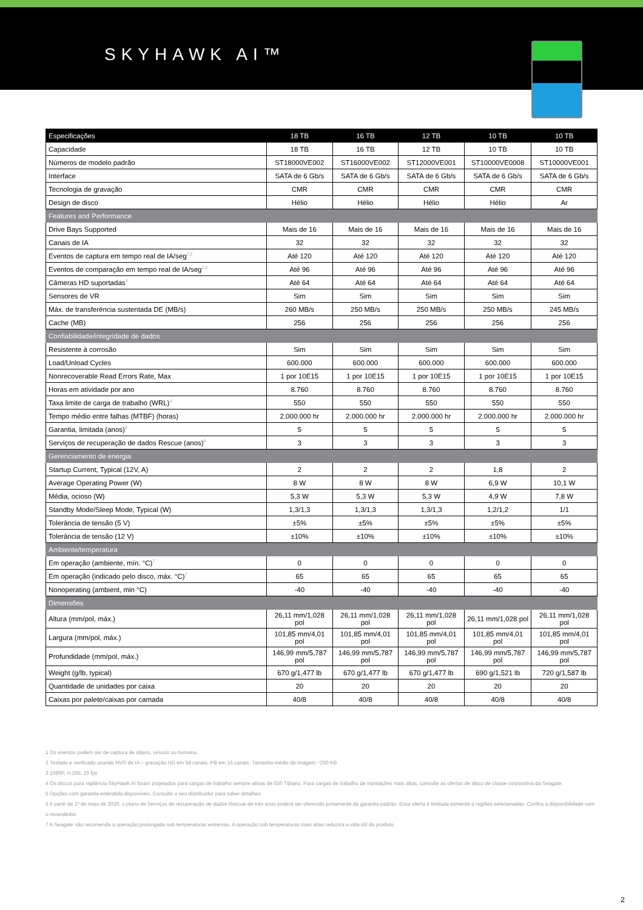SKYHAWK AI™
| Especificações | 18 TB | 16 TB | 12 TB | 10 TB | 10 TB |
| --- | --- | --- | --- | --- | --- |
| Capacidade | 18 TB | 16 TB | 12 TB | 10 TB | 10 TB |
| Números de modelo padrão | ST18000VE002 | ST16000VE002 | ST12000VE001 | ST10000VE0008 | ST10000VE001 |
| Interface | SATA de 6 Gb/s | SATA de 6 Gb/s | SATA de 6 Gb/s | SATA de 6 Gb/s | SATA de 6 Gb/s |
| Tecnologia de gravação | CMR | CMR | CMR | CMR | CMR |
| Design de disco | Hélio | Hélio | Hélio | Hélio | Ar |
| Features and Performance | | | | | |
| Drive Bays Supported | Mais de 16 | Mais de 16 | Mais de 16 | Mais de 16 | Mais de 16 |
| Canais de IA | 32 | 32 | 32 | 32 | 32 |
| Eventos de captura em tempo real de IA/seg<sup>1,2</sup> | Até 120 | Até 120 | Até 120 | Até 120 | Até 120 |
| Eventos de comparação em tempo real de IA/seg<sup>1,2</sup> | Até 96 | Até 96 | Até 96 | Até 96 | Até 96 |
| Câmeras HD suportadas<sup>3</sup> | Até 64 | Até 64 | Até 64 | Até 64 | Até 64 |
| Sensores de VR | Sim | Sim | Sim | Sim | Sim |
| Máx. de transferência sustentada DE (MB/s) | 260 MB/s | 250 MB/s | 250 MB/s | 250 MB/s | 245 MB/s |
| Cache (MB) | 256 | 256 | 256 | 256 | 256 |
| Confiabilidade/integridade de dados | | | | | |
| Resistente à corrosão | Sim | Sim | Sim | Sim | Sim |
| Load/Unload Cycles | 600.000 | 600.000 | 600.000 | 600.000 | 600.000 |
| Nonrecoverable Read Errors Rate, Max | 1 por 10E15 | 1 por 10E15 | 1 por 10E15 | 1 por 10E15 | 1 por 10E15 |
| Horas em atividade por ano | 8.760 | 8.760 | 8.760 | 8.760 | 8.760 |
| Taxa limite de carga de trabalho (WRL)<sup>4</sup> | 550 | 550 | 550 | 550 | 550 |
| Tempo médio entre falhas (MTBF) (horas) | 2.000.000 hr | 2.000.000 hr | 2.000.000 hr | 2.000.000 hr | 2.000.000 hr |
| Garantia, limitada (anos)<sup>5</sup> | 5 | 5 | 5 | 5 | 5 |
| Serviços de recuperação de dados Rescue (anos)<sup>6</sup> | 3 | 3 | 3 | 3 | 3 |
| Gerenciamento de energia | | | | | |
| Startup Current, Typical (12V, A) | 2 | 2 | 2 | 1,8 | 2 |
| Average Operating Power (W) | 8 W | 8 W | 8 W | 6,9 W | 10,1 W |
| Média, ocioso (W) | 5,3 W | 5,3 W | 5,3 W | 4,9 W | 7,8 W |
| Standby Mode/Sleep Mode, Typical (W) | 1,3/1,3 | 1,3/1,3 | 1,3/1,3 | 1,2/1,2 | 1/1 |
| Tolerância de tensão (5 V) | ±5% | ±5% | ±5% | ±5% | ±5% |
| Tolerância de tensão (12 V) | ±10% | ±10% | ±10% | ±10% | ±10% |
| Ambiente/temperatura | | | | | |
| Em operação (ambiente, mín. °C)<sup>7</sup> | 0 | 0 | 0 | 0 | 0 |
| Em operação (indicado pelo disco, máx. °C)<sup>7</sup> | 65 | 65 | 65 | 65 | 65 |
| Nonoperating (ambient, min °C) | -40 | -40 | -40 | -40 | -40 |
| Dimensões | | | | | |
| Altura (mm/pol, máx.) | 26,11 mm/1,028 pol | 26,11 mm/1,028 pol | 26,11 mm/1,028 pol | 26,11 mm/1,028 pol | 26,11 mm/1,028 pol |
| Largura (mm/pol, máx.) | 101,85 mm/4,01 pol | 101,85 mm/4,01 pol | 101,85 mm/4,01 pol | 101,85 mm/4,01 pol | 101,85 mm/4,01 pol |
| Profundidade (mm/pol, máx.) | 146,99 mm/5,787 pol | 146,99 mm/5,787 pol | 146,99 mm/5,787 pol | 146,99 mm/5,787 pol | 146,99 mm/5,787 pol |
| Weight (g/lb, typical) | 670 g/1,477 lb | 670 g/1,477 lb | 670 g/1,477 lb | 690 g/1,521 lb | 720 g/1,587 lb |
| Quantidade de unidades por caixa | 20 | 20 | 20 | 20 | 20 |
| Caixas por palete/caixas por camada | 40/8 | 40/8 | 40/8 | 40/8 | 40/8 |
1 Os eventos podem ser de captura de objeto, veículo ou humano.
2 Testado e verificado usando NVR de IA – gravação HD em 64 canais, PB em 16 canais. Tamanho médio de imagem ~250 KB
3 1080P, H.265, 25 fps
4 Os discos para vigilância SkyHawk AI foram projetados para cargas de trabalho sempre ativas de 550 TB/ano. Para cargas de trabalho de transações mais altas, consulte as ofertas de disco de classe corporativa da Seagate.
5 Opções com garantia estendida disponíveis. Consulte o seu distribuidor para saber detalhes.
6 A partir de 1º de maio de 2020, o plano de Serviços de recuperação de dados Rescue de três anos poderá ser oferecido juntamente da garantia padrão. Essa oferta é limitada somente a regiões selecionadas. Confira a disponibilidade com o revendedor.
7 A Seagate não recomenda a operação prolongada sob temperaturas extremas. A operação sob temperaturas mais altas reduzirá a vida útil do produto.
2